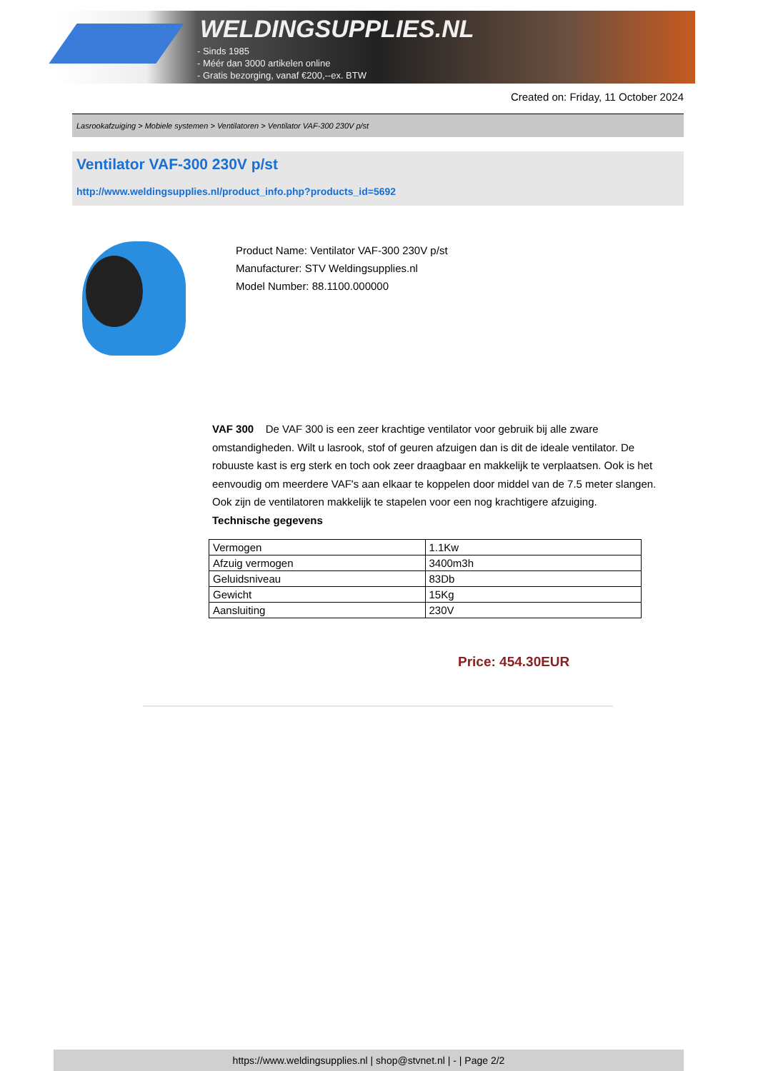WELDINGSUPPLIES.NL
- Sinds 1985
- Méér dan 3000 artikelen online
- Gratis bezorging, vanaf €200,--ex. BTW
Created on: Friday, 11 October 2024
Lasrookafzuiging > Mobiele systemen > Ventilatoren > Ventilator VAF-300 230V p/st
Ventilator VAF-300 230V p/st
http://www.weldingsupplies.nl/product_info.php?products_id=5692
Product Name: Ventilator VAF-300 230V p/st
Manufacturer: STV Weldingsupplies.nl
Model Number: 88.1100.000000
VAF 300 De VAF 300 is een zeer krachtige ventilator voor gebruik bij alle zware omstandigheden. Wilt u lasrook, stof of geuren afzuigen dan is dit de ideale ventilator. De robuuste kast is erg sterk en toch ook zeer draagbaar en makkelijk te verplaatsen. Ook is het eenvoudig om meerdere VAF's aan elkaar te koppelen door middel van de 7.5 meter slangen. Ook zijn de ventilatoren makkelijk te stapelen voor een nog krachtigere afzuiging.
Technische gegevens
| Vermogen | 1.1Kw |
| Afzuig vermogen | 3400m3h |
| Geluidsniveau | 83Db |
| Gewicht | 15Kg |
| Aansluiting | 230V |
Price: 454.30EUR
https://www.weldingsupplies.nl | shop@stvnet.nl | - | Page 2/2